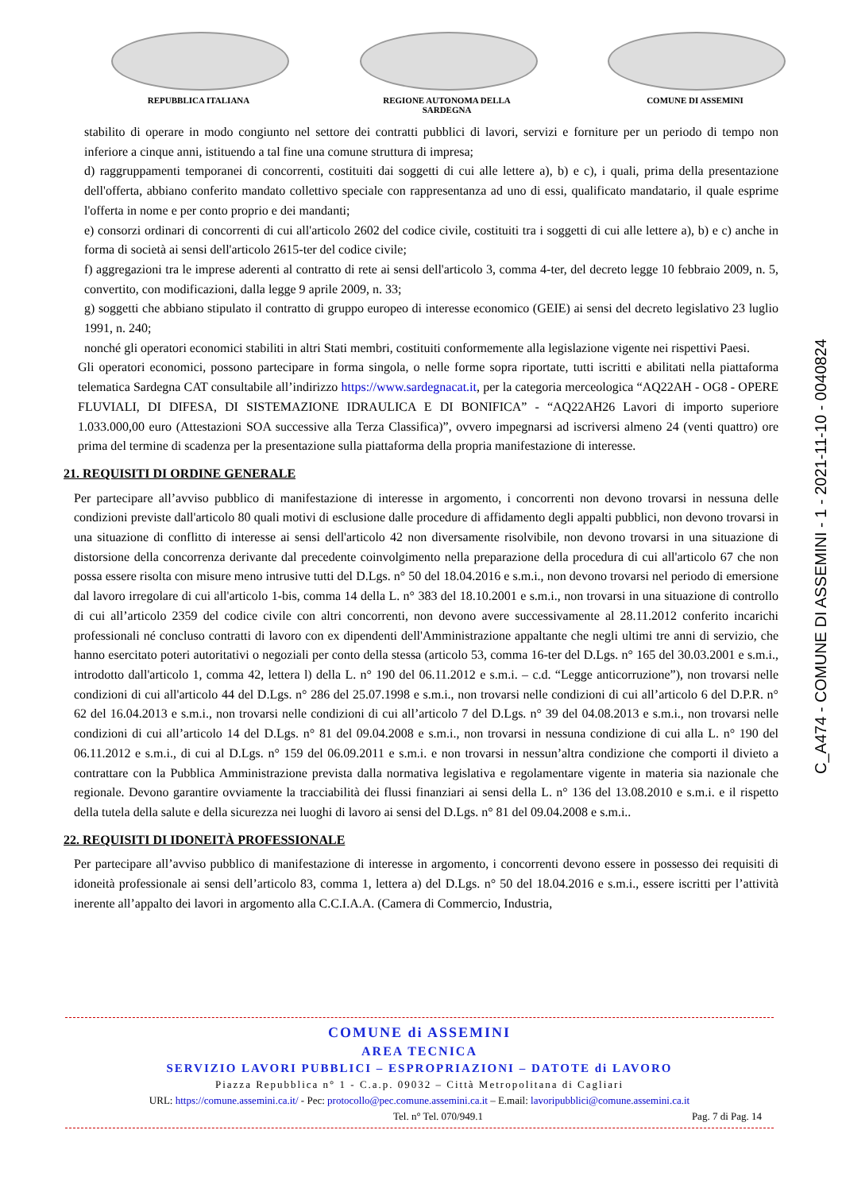REPUBBLICA ITALIANA REGIONE AUTONOMA DELLA SARDEGNA COMUNE DI ASSEMINI
stabilito di operare in modo congiunto nel settore dei contratti pubblici di lavori, servizi e forniture per un periodo di tempo non inferiore a cinque anni, istituendo a tal fine una comune struttura di impresa;
d) raggruppamenti temporanei di concorrenti, costituiti dai soggetti di cui alle lettere a), b) e c), i quali, prima della presentazione dell'offerta, abbiano conferito mandato collettivo speciale con rappresentanza ad uno di essi, qualificato mandatario, il quale esprime l'offerta in nome e per conto proprio e dei mandanti;
e) consorzi ordinari di concorrenti di cui all'articolo 2602 del codice civile, costituiti tra i soggetti di cui alle lettere a), b) e c) anche in forma di società ai sensi dell'articolo 2615-ter del codice civile;
f) aggregazioni tra le imprese aderenti al contratto di rete ai sensi dell'articolo 3, comma 4-ter, del decreto legge 10 febbraio 2009, n. 5, convertito, con modificazioni, dalla legge 9 aprile 2009, n. 33;
g) soggetti che abbiano stipulato il contratto di gruppo europeo di interesse economico (GEIE) ai sensi del decreto legislativo 23 luglio 1991, n. 240;
nonché gli operatori economici stabiliti in altri Stati membri, costituiti conformemente alla legislazione vigente nei rispettivi Paesi.
Gli operatori economici, possono partecipare in forma singola, o nelle forme sopra riportate, tutti iscritti e abilitati nella piattaforma telematica Sardegna CAT consultabile all’indirizzo https://www.sardegnacat.it, per la categoria merceologica “AQ22AH - OG8 - OPERE FLUVIALI, DI DIFESA, DI SISTEMAZIONE IDRAULICA E DI BONIFICA” - “AQ22AH26 Lavori di importo superiore 1.033.000,00 euro (Attestazioni SOA successive alla Terza Classifica)”, ovvero impegnarsi ad iscriversi almeno 24 (venti quattro) ore prima del termine di scadenza per la presentazione sulla piattaforma della propria manifestazione di interesse.
21. REQUISITI DI ORDINE GENERALE
Per partecipare all’avviso pubblico di manifestazione di interesse in argomento, i concorrenti non devono trovarsi in nessuna delle condizioni previste dall'articolo 80 quali motivi di esclusione dalle procedure di affidamento degli appalti pubblici, non devono trovarsi in una situazione di conflitto di interesse ai sensi dell'articolo 42 non diversamente risolvibile, non devono trovarsi in una situazione di distorsione della concorrenza derivante dal precedente coinvolgimento nella preparazione della procedura di cui all'articolo 67 che non possa essere risolta con misure meno intrusive tutti del D.Lgs. n° 50 del 18.04.2016 e s.m.i., non devono trovarsi nel periodo di emersione dal lavoro irregolare di cui all'articolo 1-bis, comma 14 della L. n° 383 del 18.10.2001 e s.m.i., non trovarsi in una situazione di controllo di cui all’articolo 2359 del codice civile con altri concorrenti, non devono avere successivamente al 28.11.2012 conferito incarichi professionali né concluso contratti di lavoro con ex dipendenti dell'Amministrazione appaltante che negli ultimi tre anni di servizio, che hanno esercitato poteri autoritativi o negoziali per conto della stessa (articolo 53, comma 16-ter del D.Lgs. n° 165 del 30.03.2001 e s.m.i., introdotto dall'articolo 1, comma 42, lettera l) della L. n° 190 del 06.11.2012 e s.m.i. – c.d. “Legge anticorruzione”), non trovarsi nelle condizioni di cui all'articolo 44 del D.Lgs. n° 286 del 25.07.1998 e s.m.i., non trovarsi nelle condizioni di cui all’articolo 6 del D.P.R. n° 62 del 16.04.2013 e s.m.i., non trovarsi nelle condizioni di cui all’articolo 7 del D.Lgs. n° 39 del 04.08.2013 e s.m.i., non trovarsi nelle condizioni di cui all’articolo 14 del D.Lgs. n° 81 del 09.04.2008 e s.m.i., non trovarsi in nessuna condizione di cui alla L. n° 190 del 06.11.2012 e s.m.i., di cui al D.Lgs. n° 159 del 06.09.2011 e s.m.i. e non trovarsi in nessun’altra condizione che comporti il divieto a contrattare con la Pubblica Amministrazione prevista dalla normativa legislativa e regolamentare vigente in materia sia nazionale che regionale. Devono garantire ovviamente la tracciabilità dei flussi finanziari ai sensi della L. n° 136 del 13.08.2010 e s.m.i. e il rispetto della tutela della salute e della sicurezza nei luoghi di lavoro ai sensi del D.Lgs. n° 81 del 09.04.2008 e s.m.i..
22. REQUISITI DI IDONEITÀ PROFESSIONALE
Per partecipare all’avviso pubblico di manifestazione di interesse in argomento, i concorrenti devono essere in possesso dei requisiti di idoneità professionale ai sensi dell’articolo 83, comma 1, lettera a) del D.Lgs. n° 50 del 18.04.2016 e s.m.i., essere iscritti per l’attività inerente all’appalto dei lavori in argomento alla C.C.I.A.A. (Camera di Commercio, Industria,
C_A474 - COMUNE DI ASSEMINI - 1 - 2021-11-10 - 0040824
COMUNE di ASSEMINI
AREA TECNICA
SERVIZIO LAVORI PUBBLICI – ESPROPRIAZIONI – DATOTE di LAVORO
Piazza Repubblica n° 1 - C.a.p. 09032 – Città Metropolitana di Cagliari
URL: https://comune.assemini.ca.it/ - Pec: protocollo@pec.comune.assemini.ca.it – E.mail: lavoripubblici@comune.assemini.ca.it
Tel. n° Tel. 070/949.1 Pag. 7 di Pag. 14